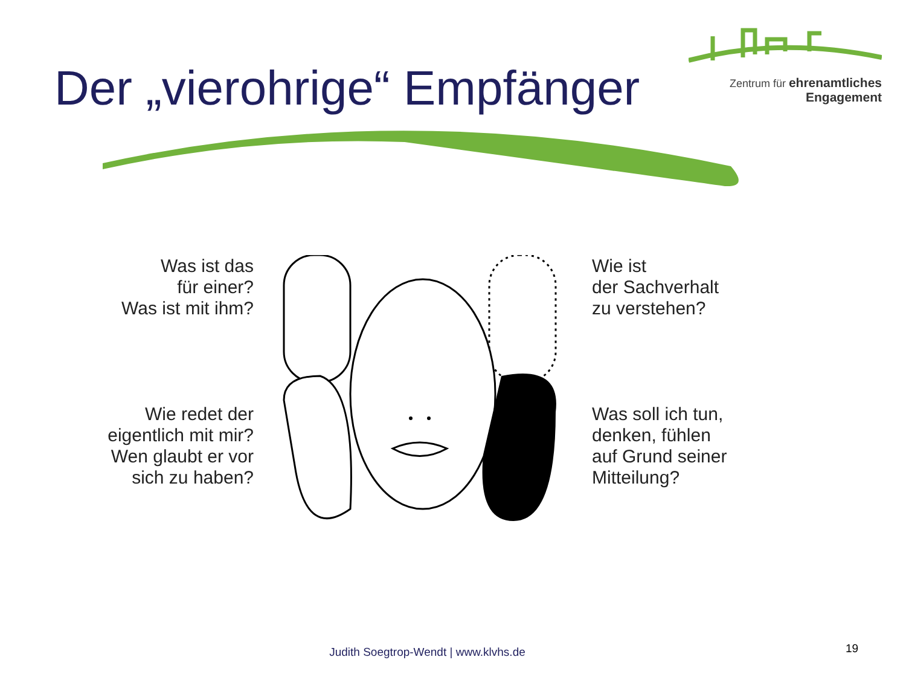Der „vierohrige“ Empfänger
Zentrum für ehrenamtliches
Engagement
Was ist das
für einer?
Was ist mit ihm?
Wie redet der
eigentlich mit mir?
Wen glaubt er vor
sich zu haben?
Wie ist
der Sachverhalt
zu verstehen?
Was soll ich tun,
denken, fühlen
auf Grund seiner
Mitteilung?
Judith Soegtrop-Wendt | www.klvhs.de 19